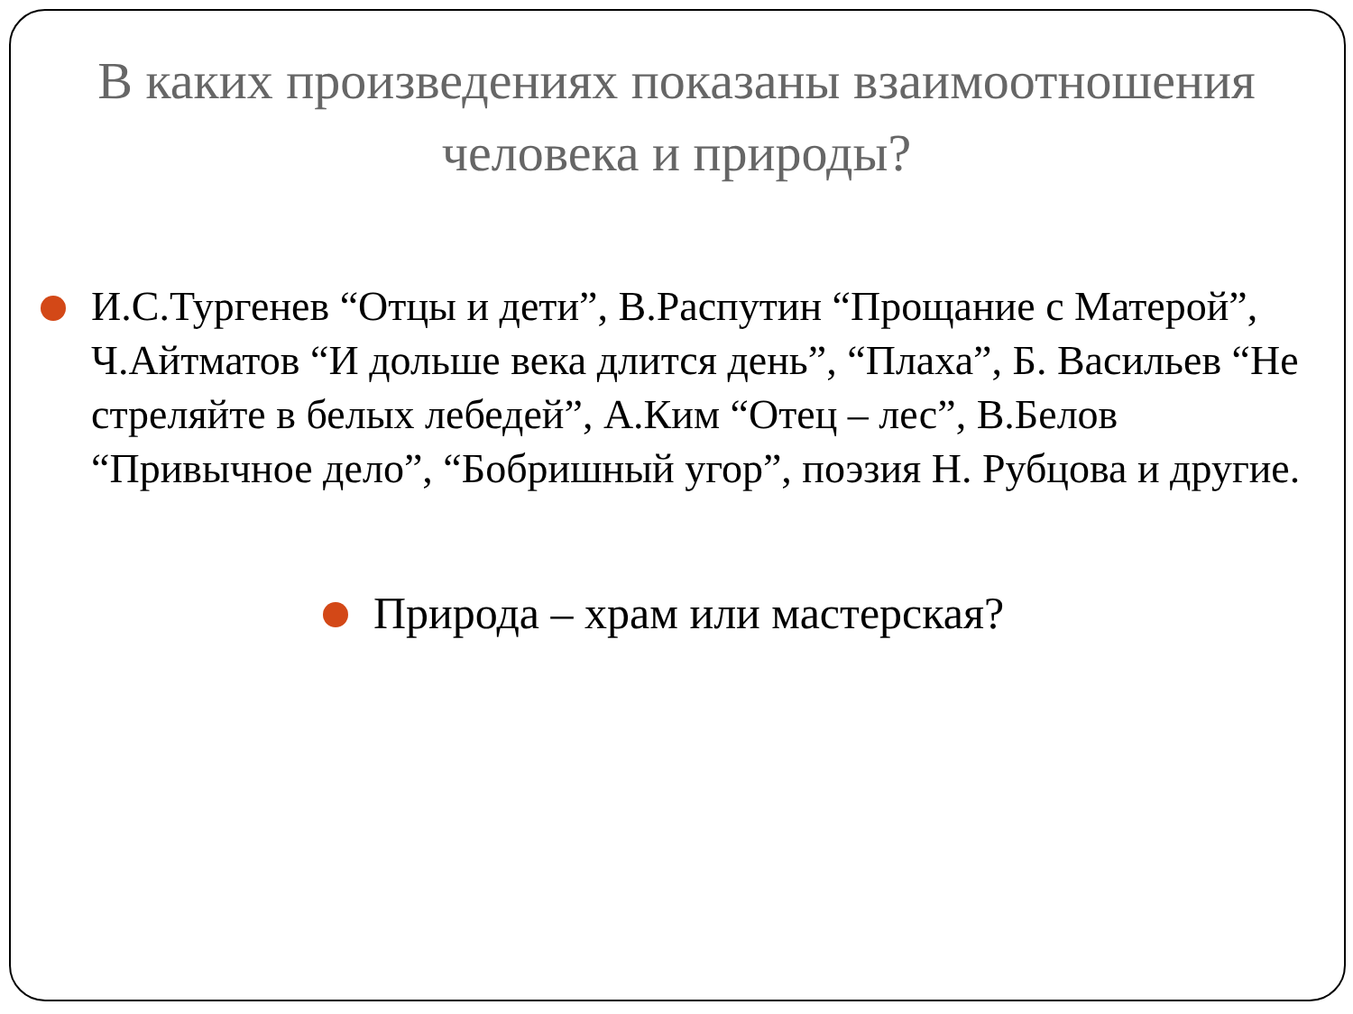В каких произведениях показаны взаимоотношения человека и природы?
И.С.Тургенев “Отцы и дети”, В.Распутин “Прощание с Матерой”, Ч.Айтматов “И дольше века длится день”, “Плаха”, Б. Васильев “Не стреляйте в белых лебедей”, А.Ким “Отец – лес”, В.Белов “Привычное дело”, “Бобришный угор”, поэзия Н. Рубцова и другие.
Природа – храм или мастерская?